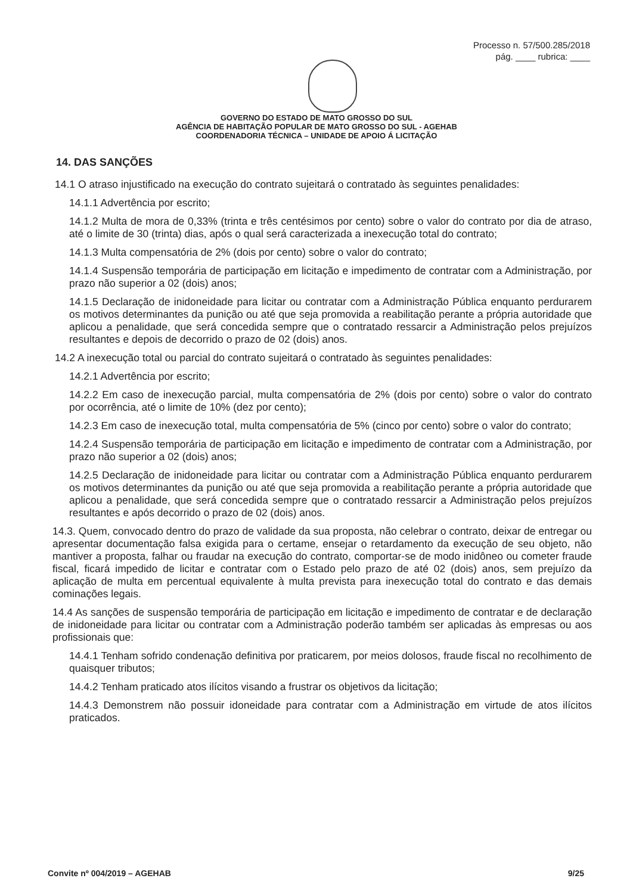Processo n. 57/500.285/2018
pág. ____ rubrica: ____
GOVERNO DO ESTADO DE MATO GROSSO DO SUL
AGÊNCIA DE HABITAÇÃO POPULAR DE MATO GROSSO DO SUL - AGEHAB
COORDENADORIA TÉCNICA – UNIDADE DE APOIO Á LICITAÇÃO
14. DAS SANÇÕES
14.1 O atraso injustificado na execução do contrato sujeitará o contratado às seguintes penalidades:
14.1.1 Advertência por escrito;
14.1.2 Multa de mora de 0,33% (trinta e três centésimos por cento) sobre o valor do contrato por dia de atraso, até o limite de 30 (trinta) dias, após o qual será caracterizada a inexecução total do contrato;
14.1.3 Multa compensatória de 2% (dois por cento) sobre o valor do contrato;
14.1.4 Suspensão temporária de participação em licitação e impedimento de contratar com a Administração, por prazo não superior a 02 (dois) anos;
14.1.5 Declaração de inidoneidade para licitar ou contratar com a Administração Pública enquanto perdurarem os motivos determinantes da punição ou até que seja promovida a reabilitação perante a própria autoridade que aplicou a penalidade, que será concedida sempre que o contratado ressarcir a Administração pelos prejuízos resultantes e depois de decorrido o prazo de 02 (dois) anos.
14.2 A inexecução total ou parcial do contrato sujeitará o contratado às seguintes penalidades:
14.2.1 Advertência por escrito;
14.2.2 Em caso de inexecução parcial, multa compensatória de 2% (dois por cento) sobre o valor do contrato por ocorrência, até o limite de 10% (dez por cento);
14.2.3 Em caso de inexecução total, multa compensatória de 5% (cinco por cento) sobre o valor do contrato;
14.2.4 Suspensão temporária de participação em licitação e impedimento de contratar com a Administração, por prazo não superior a 02 (dois) anos;
14.2.5 Declaração de inidoneidade para licitar ou contratar com a Administração Pública enquanto perdurarem os motivos determinantes da punição ou até que seja promovida a reabilitação perante a própria autoridade que aplicou a penalidade, que será concedida sempre que o contratado ressarcir a Administração pelos prejuízos resultantes e após decorrido o prazo de 02 (dois) anos.
14.3. Quem, convocado dentro do prazo de validade da sua proposta, não celebrar o contrato, deixar de entregar ou apresentar documentação falsa exigida para o certame, ensejar o retardamento da execução de seu objeto, não mantiver a proposta, falhar ou fraudar na execução do contrato, comportar-se de modo inidôneo ou cometer fraude fiscal, ficará impedido de licitar e contratar com o Estado pelo prazo de até 02 (dois) anos, sem prejuízo da aplicação de multa em percentual equivalente à multa prevista para inexecução total do contrato e das demais cominações legais.
14.4 As sanções de suspensão temporária de participação em licitação e impedimento de contratar e de declaração de inidoneidade para licitar ou contratar com a Administração poderão também ser aplicadas às empresas ou aos profissionais que:
14.4.1 Tenham sofrido condenação definitiva por praticarem, por meios dolosos, fraude fiscal no recolhimento de quaisquer tributos;
14.4.2 Tenham praticado atos ilícitos visando a frustrar os objetivos da licitação;
14.4.3 Demonstrem não possuir idoneidade para contratar com a Administração em virtude de atos ilícitos praticados.
Convite nº 004/2019 – AGEHAB 9/25